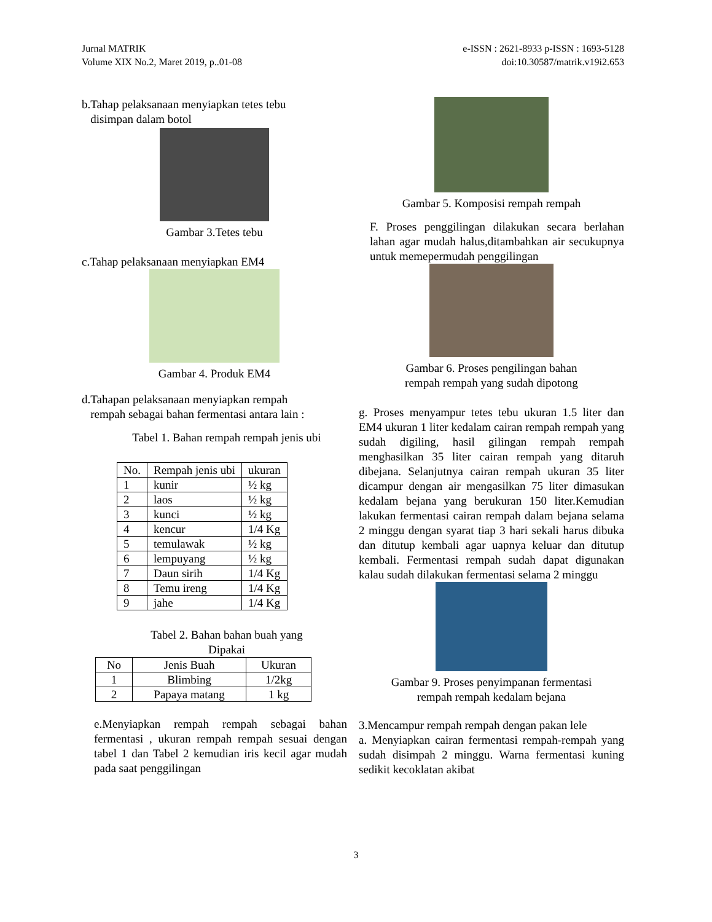Jurnal MATRIK
Volume XIX No.2, Maret 2019, p..01-08
e-ISSN : 2621-8933 p-ISSN : 1693-5128
doi:10.30587/matrik.v19i2.653
b.Tahap pelaksanaan menyiapkan tetes tebu
disimpan dalam botol
Gambar 3.Tetes tebu
c.Tahap pelaksanaan menyiapkan EM4
Gambar 4. Produk EM4
d.Tahapan pelaksanaan menyiapkan rempah
rempah sebagai bahan fermentasi antara lain :
Tabel 1. Bahan rempah rempah jenis ubi
| No. | Rempah jenis ubi | ukuran |
| --- | --- | --- |
| 1 | kunir | ½ kg |
| 2 | laos | ½ kg |
| 3 | kunci | ½ kg |
| 4 | kencur | 1/4 Kg |
| 5 | temulawak | ½ kg |
| 6 | lempuyang | ½ kg |
| 7 | Daun sirih | 1/4 Kg |
| 8 | Temu ireng | 1/4 Kg |
| 9 | jahe | 1/4 Kg |
Tabel 2. Bahan bahan buah yang
Dipakai
| No | Jenis Buah | Ukuran |
| --- | --- | --- |
| 1 | Blimbing | 1/2kg |
| 2 | Papaya matang | 1 kg |
e.Menyiapkan rempah rempah sebagai bahan fermentasi , ukuran rempah rempah sesuai dengan tabel 1 dan Tabel 2 kemudian iris kecil agar mudah pada saat penggilingan
Gambar 5. Komposisi rempah rempah
F. Proses penggilingan dilakukan secara berlahan lahan agar mudah halus,ditambahkan air secukupnya untuk memepermudah penggilingan
Gambar 6. Proses pengilingan bahan
rempah rempah yang sudah dipotong
g. Proses menyampur tetes tebu ukuran 1.5 liter dan EM4 ukuran 1 liter kedalam cairan rempah rempah yang sudah digiling, hasil gilingan rempah rempah menghasilkan 35 liter cairan rempah yang ditaruh dibejana. Selanjutnya cairan rempah ukuran 35 liter dicampur dengan air mengasilkan 75 liter dimasukan kedalam bejana yang berukuran 150 liter.Kemudian lakukan fermentasi cairan rempah dalam bejana selama 2 minggu dengan syarat tiap 3 hari sekali harus dibuka dan ditutup kembali agar uapnya keluar dan ditutup kembali. Fermentasi rempah sudah dapat digunakan kalau sudah dilakukan fermentasi selama 2 minggu
Gambar 9. Proses penyimpanan fermentasi
rempah rempah kedalam bejana
3.Mencampur rempah rempah dengan pakan lele
a. Menyiapkan cairan fermentasi rempah-rempah yang sudah disimpah 2 minggu. Warna fermentasi kuning sedikit kecoklatan akibat
3